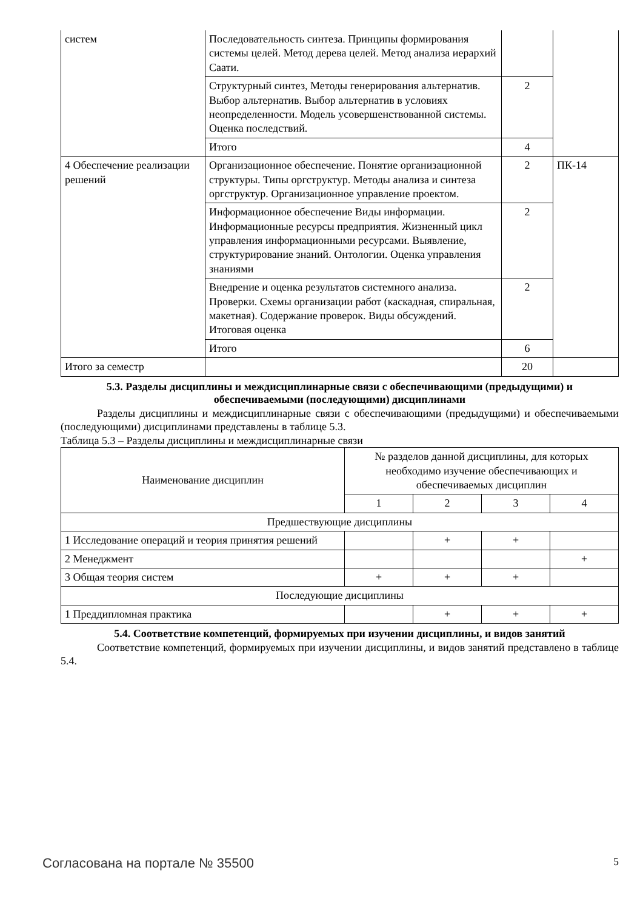| систем | Последовательность синтеза. Принципы формирования системы целей. Метод дерева целей. Метод анализа иерархий Саати. | | |
| | Структурный синтез, Методы генерирования альтернатив. Выбор альтернатив. Выбор альтернатив в условиях неопределенности. Модель усовершенствованной системы. Оценка последствий. | 2 | |
| | Итого | 4 | |
| 4 Обеспечение реализации решений | Организационное обеспечение. Понятие организационной структуры. Типы оргструктур. Методы анализа и синтеза оргструктур. Организационное управление проектом. | 2 | ПК-14 |
| | Информационное обеспечение Виды информации. Информационные ресурсы предприятия. Жизненный цикл управления информационными ресурсами. Выявление, структурирование знаний. Онтологии. Оценка управления знаниями | 2 | |
| | Внедрение и оценка результатов системного анализа. Проверки. Схемы организации работ (каскадная, спиральная, макетная). Содержание проверок. Виды обсуждений. Итоговая оценка | 2 | |
| | Итого | 6 | |
| Итого за семестр | | 20 | |
5.3. Разделы дисциплины и междисциплинарные связи с обеспечивающими (предыдущими) и обеспечиваемыми (последующими) дисциплинами
Разделы дисциплины и междисциплинарные связи с обеспечивающими (предыдущими) и обеспечиваемыми (последующими) дисциплинами представлены в таблице 5.3.
Таблица 5.3 – Разделы дисциплины и междисциплинарные связи
| Наименование дисциплин | № разделов данной дисциплины, для которых необходимо изучение обеспечивающих и обеспечиваемых дисциплин | | | |
| --- | --- | --- | --- | --- |
| | 1 | 2 | 3 | 4 |
| Предшествующие дисциплины | | | | |
| 1 Исследование операций и теория принятия решений | | + | + | |
| 2 Менеджмент | | | | + |
| 3 Общая теория систем | + | + | + | |
| Последующие дисциплины | | | | |
| 1 Преддипломная практика | | + | + | + |
5.4. Соответствие компетенций, формируемых при изучении дисциплины, и видов занятий
Соответствие компетенций, формируемых при изучении дисциплины, и видов занятий представлено в таблице 5.4.
Согласована на портале № 35500 5